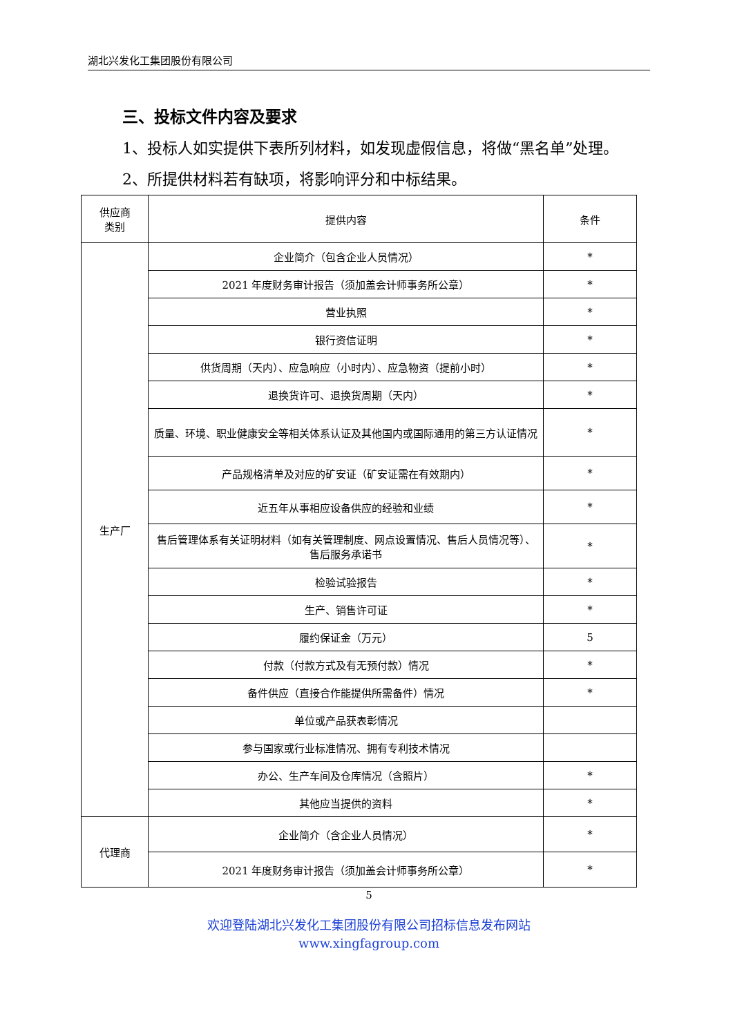湖北兴发化工集团股份有限公司
三、投标文件内容及要求
1、投标人如实提供下表所列材料，如发现虚假信息，将做“黑名单”处理。
2、所提供材料若有缺项，将影响评分和中标结果。
| 供应商 类别 | 提供内容 | 条件 |
| 生产厂 | 企业简介（包含企业人员情况） | * |
| | 2021 年度财务审计报告（须加盖会计师事务所公章） | * |
| | 营业执照 | * |
| | 银行资信证明 | * |
| | 供货周期（天内）、应急响应（小时内）、应急物资（提前小时） | * |
| | 退换货许可、退换货周期（天内） | * |
| | 质量、环境、职业健康安全等相关体系认证及其他国内或国际通用的第三方认证情况 | * |
| | 产品规格清单及对应的矿安证（矿安证需在有效期内） | * |
| | 近五年从事相应设备供应的经验和业绩 | * |
| | 售后管理体系有关证明材料（如有关管理制度、网点设置情况、售后人员情况等）、售后服务承诺书 | * |
| | 检验试验报告 | * |
| | 生产、销售许可证 | * |
| | 履约保证金（万元） | 5 |
| | 付款（付款方式及有无预付款）情况 | * |
| | 备件供应（直接合作能提供所需备件）情况 | * |
| | 单位或产品获表彰情况 | |
| | 参与国家或行业标准情况、拥有专利技术情况 | |
| | 办公、生产车间及仓库情况（含照片） | * |
| | 其他应当提供的资料 | * |
| 代理商 | 企业简介（含企业人员情况） | * |
| | 2021 年度财务审计报告（须加盖会计师事务所公章） | * |
5
欢迎登陆湖北兴发化工集团股份有限公司招标信息发布网站
www.xingfagroup.com